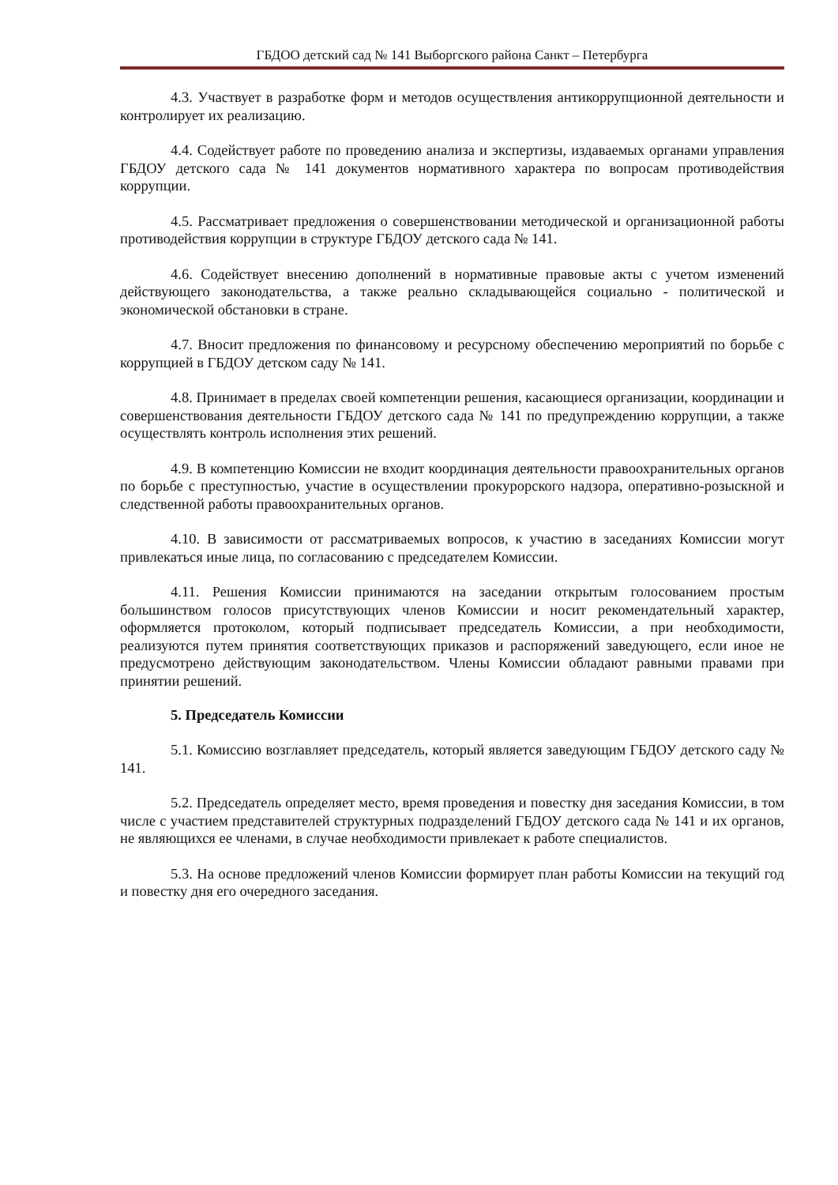ГБДОО детский сад № 141 Выборгского района Санкт – Петербурга
4.3. Участвует в разработке форм и методов осуществления антикоррупционной деятельности и контролирует их реализацию.
4.4. Содействует работе по проведению анализа и экспертизы, издаваемых органами управления ГБДОУ детского сада № 141 документов нормативного характера по вопросам противодействия коррупции.
4.5. Рассматривает предложения о совершенствовании методической и организационной работы противодействия коррупции в структуре ГБДОУ детского сада № 141.
4.6. Содействует внесению дополнений в нормативные правовые акты с учетом изменений действующего законодательства, а также реально складывающейся социально - политической и экономической обстановки в стране.
4.7. Вносит предложения по финансовому и ресурсному обеспечению мероприятий по борьбе с коррупцией в ГБДОУ детском саду № 141.
4.8. Принимает в пределах своей компетенции решения, касающиеся организации, координации и совершенствования деятельности ГБДОУ детского сада № 141 по предупреждению коррупции, а также осуществлять контроль исполнения этих решений.
4.9. В компетенцию Комиссии не входит координация деятельности правоохранительных органов по борьбе с преступностью, участие в осуществлении прокурорского надзора, оперативно-розыскной и следственной работы правоохранительных органов.
4.10. В зависимости от рассматриваемых вопросов, к участию в заседаниях Комиссии могут привлекаться иные лица, по согласованию с председателем Комиссии.
4.11. Решения Комиссии принимаются на заседании открытым голосованием простым большинством голосов присутствующих членов Комиссии и носит рекомендательный характер, оформляется протоколом, который подписывает председатель Комиссии, а при необходимости, реализуются путем принятия соответствующих приказов и распоряжений заведующего, если иное не предусмотрено действующим законодательством. Члены Комиссии обладают равными правами при принятии решений.
5. Председатель Комиссии
5.1. Комиссию возглавляет председатель, который является заведующим ГБДОУ детского саду № 141.
5.2. Председатель определяет место, время проведения и повестку дня заседания Комиссии, в том числе с участием представителей структурных подразделений ГБДОУ детского сада № 141 и их органов, не являющихся ее членами, в случае необходимости привлекает к работе специалистов.
5.3. На основе предложений членов Комиссии формирует план работы Комиссии на текущий год и повестку дня его очередного заседания.